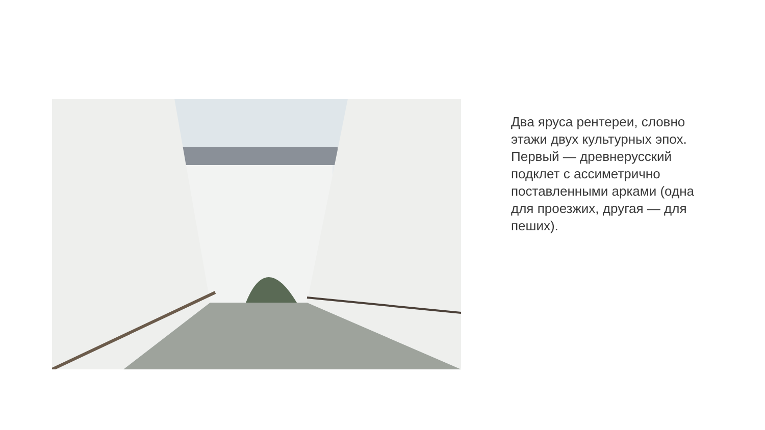Два яруса рентереи, словно этажи двух культурных эпох.
Первый — древнерусский подклет с ассиметрично поставленными арками (одна для проезжих, другая — для пеших).